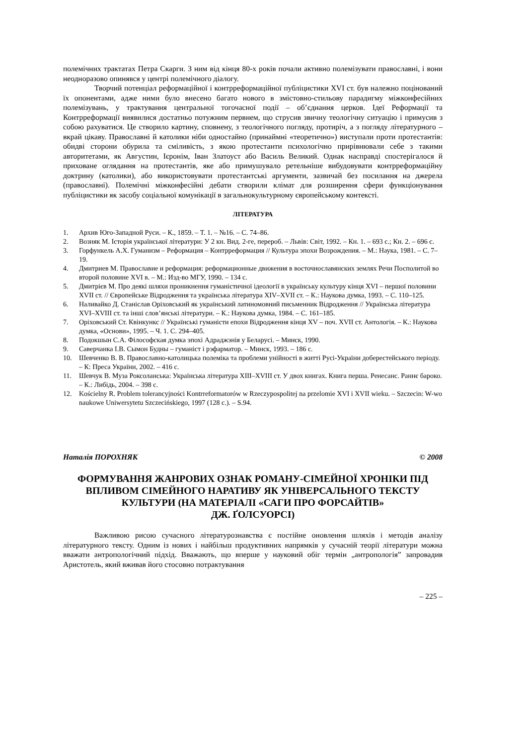полемічних трактатах Петра Скарги. З ним від кінця 80-х років почали активно полемізувати православні, і вони неодноразово опинявся у центрі полемічного діалогу.
Творчий потенціал реформаційної і контрреформаційної публіцистики XVI ст. був належно поцінований їх опонентами, адже ними було внесено багато нового в змістовно-стильову парадигму міжконфесійних полемізувань, у трактування центральної тогочасної події – об’єднання церков. Ідеї Реформації та Контрреформації виявилися достатньо потужним первнем, що струсив звичну теологічну ситуацію і примусив з собою рахуватися. Це створило картину, сповнену, з теологічного погляду, протиріч, а з погляду літературного – вкрай цікаву. Православні й католики ніби одностайно (принаймні «теоретично») виступали проти протестантів: обидві сторони обурила та сміливість, з якою протестанти психологічно прирівнювали себе з такими авторитетами, як Августин, Ієронім, Іван Златоуст або Василь Великий. Однак насправді спостерігалося й приховане оглядання на протестантів, яке або примушувало ретельніше вибудовувати контрреформаційну доктрину (католики), або використовувати протестантські аргументи, зазвичай без посилання на джерела (православні). Полемічні міжконфесійні дебати створили клімат для розширення сфери функціонування публіцистики як засобу соціальної комунікації в загальнокультурному європейському контексті.
ЛІТЕРАТУРА
1. Архив Юго-Западной Руси. – К., 1859. – Т. 1. – №16. – С. 74–86.
2. Возняк М. Історія української літератури: У 2 кн. Вид. 2-ге, перероб. – Львів: Світ, 1992. – Кн. 1. – 693 с.; Кн. 2. – 696 с.
3. Горфункель А.Х. Гуманизм – Реформация – Контрреформация // Культура эпохи Возрождения. – М.: Наука, 1981. – С. 7–19.
4. Дмитриев М. Православие и реформация: реформационные движения в восточнославянских землях Речи Посполитой во второй половине XVI в. – М.: Изд-во МГУ, 1990. – 134 с.
5. Дмитрієв М. Про деякі шляхи проникнення гуманістичної ідеології в українську культуру кінця XVI – першої половини XVII ст. // Європейське Відродження та українська література XIV–XVII ст. – К.: Наукова думка, 1993. – С. 110–125.
6. Наливайко Д. Станіслав Оріховський як український латиномовний письменник Відродження // Українська література XVI–XVIII ст. та інші слов’янські літератури. – К.: Наукова думка, 1984. – С. 161–185.
7. Оріховський Ст. Квінкункс // Українські гуманісти епохи Відродження кінця XV – поч. XVII ст. Антологія. – К.: Наукова думка, «Основи», 1995. – Ч. 1. С. 294–405.
8. Подокшын С.А. Філософская думка эпохі Адраджэнія у Беларусі. – Минск, 1990.
9. Саверчанка І.В. Сымон Будны – гуманіст і рэфарматор. – Минск, 1993. – 186 с.
10. Шевченко В. В. Православно-католицька полеміка та проблеми унійності в житті Русі-України доберестейського періоду. – К: Преса України, 2002. – 416 с.
11. Шевчук В. Муза Роксоланська: Українська література XIII–XVIII ст. У двох книгах. Книга перша. Ренесанс. Раннє бароко. – К.: Либідь, 2004. – 398 с.
12. Kościelny R. Problem tolerancyjności Kontrreformatorów w Rzeczypospolitej na przelomie XVI i XVII wieku. – Szczecin: W-wo naukowe Uniwersytetu Szczecińskiego, 1997 (128 c.). – S.94.
Наталія ПОРОХНЯК © 2008
ФОРМУВАННЯ ЖАНРОВИХ ОЗНАК РОМАНУ-СІМЕЙНОЇ ХРОНІКИ ПІД ВПЛИВОМ СІМЕЙНОГО НАРАТИВУ ЯК УНІВЕРСАЛЬНОГО ТЕКСТУ КУЛЬТУРИ (НА МАТЕРІАЛІ «САГИ ПРО ФОРСАЙТІВ»
ДЖ. ҐОЛСУОРСІ)
Важливою рисою сучасного літературознавства є постійне оновлення шляхів і методів аналізу літературного тексту. Одним із нових і найбільш продуктивних напрямків у сучасній теорії літератури можна вважати антропологічний підхід. Вважають, що вперше у науковий обіг термін „антропологія” запровадив Аристотель, який вживав його стосовно потрактування
– 225 –